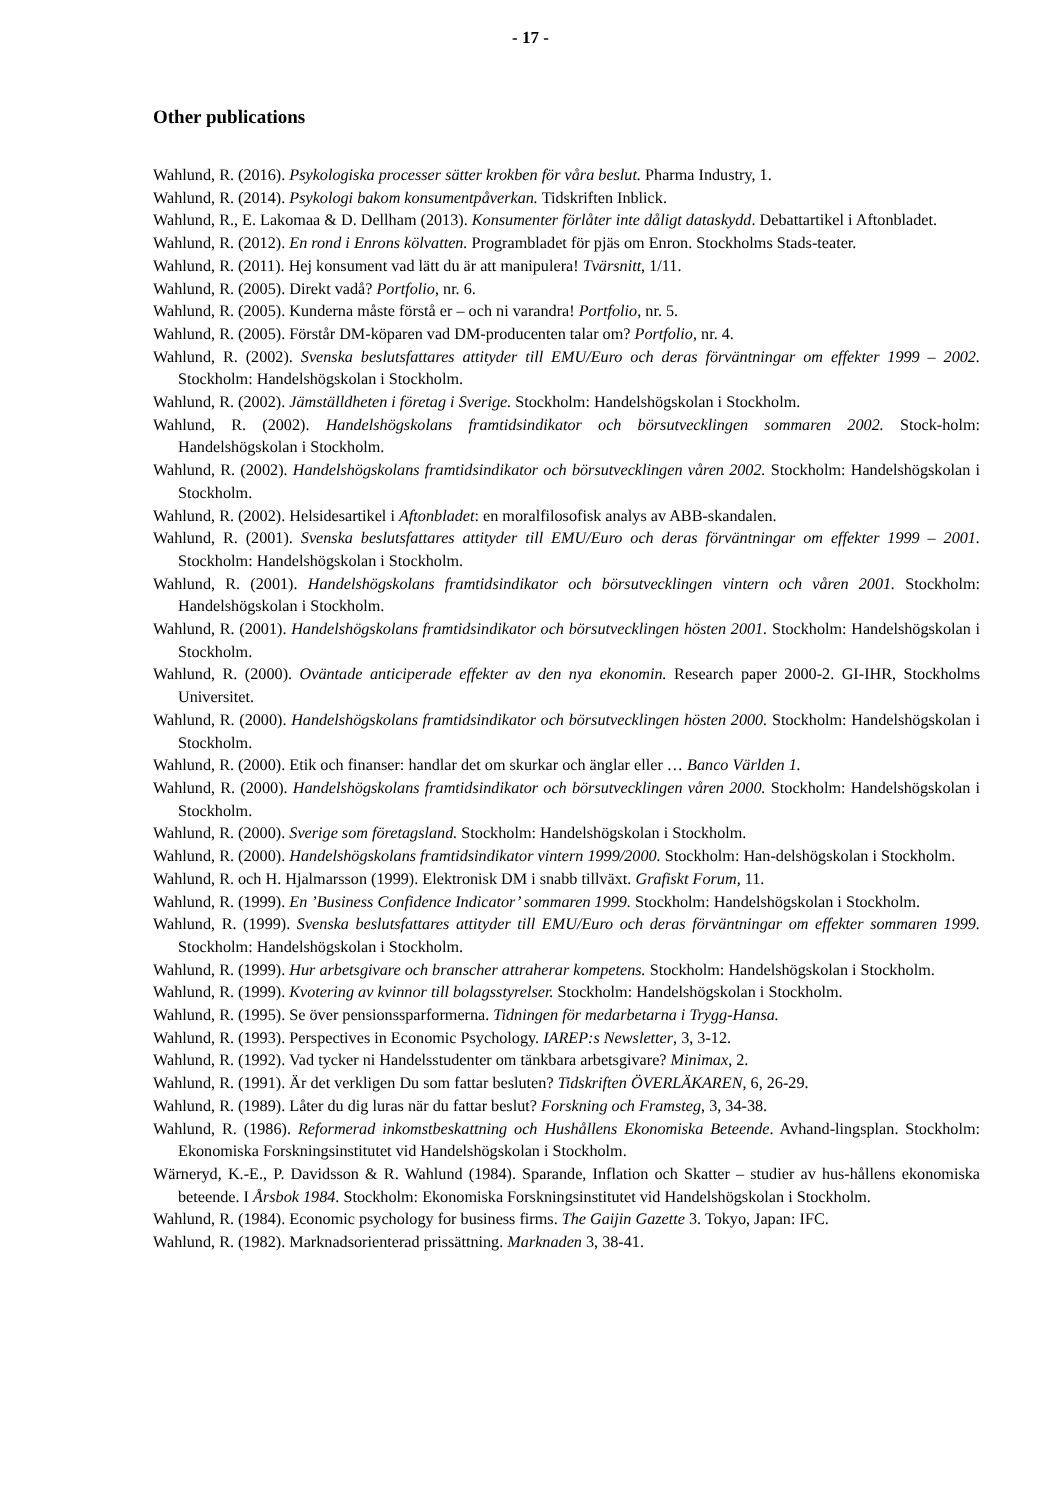- 17 -
Other publications
Wahlund, R. (2016). Psykologiska processer sätter krokben för våra beslut. Pharma Industry, 1.
Wahlund, R. (2014). Psykologi bakom konsumentpåverkan. Tidskriften Inblick.
Wahlund, R., E. Lakomaa & D. Dellham (2013). Konsumenter förlåter inte dåligt dataskydd. Debattartikel i Aftonbladet.
Wahlund, R. (2012). En rond i Enrons kölvatten. Programbladet för pjäs om Enron. Stockholms Stads-teater.
Wahlund, R. (2011). Hej konsument vad lätt du är att manipulera! Tvärsnitt, 1/11.
Wahlund, R. (2005). Direkt vadå? Portfolio, nr. 6.
Wahlund, R. (2005). Kunderna måste förstå er – och ni varandra! Portfolio, nr. 5.
Wahlund, R. (2005). Förstår DM-köparen vad DM-producenten talar om? Portfolio, nr. 4.
Wahlund, R. (2002). Svenska beslutsfattares attityder till EMU/Euro och deras förväntningar om effekter 1999 – 2002. Stockholm: Handelshögskolan i Stockholm.
Wahlund, R. (2002). Jämställdheten i företag i Sverige. Stockholm: Handelshögskolan i Stockholm.
Wahlund, R. (2002). Handelshögskolans framtidsindikator och börsutvecklingen sommaren 2002. Stock-holm: Handelshögskolan i Stockholm.
Wahlund, R. (2002). Handelshögskolans framtidsindikator och börsutvecklingen våren 2002. Stockholm: Handelshögskolan i Stockholm.
Wahlund, R. (2002). Helsidesartikel i Aftonbladet: en moralfilosofisk analys av ABB-skandalen.
Wahlund, R. (2001). Svenska beslutsfattares attityder till EMU/Euro och deras förväntningar om effekter 1999 – 2001. Stockholm: Handelshögskolan i Stockholm.
Wahlund, R. (2001). Handelshögskolans framtidsindikator och börsutvecklingen vintern och våren 2001. Stockholm: Handelshögskolan i Stockholm.
Wahlund, R. (2001). Handelshögskolans framtidsindikator och börsutvecklingen hösten 2001. Stockholm: Handelshögskolan i Stockholm.
Wahlund, R. (2000). Oväntade anticiperade effekter av den nya ekonomin. Research paper 2000-2. GI-IHR, Stockholms Universitet.
Wahlund, R. (2000). Handelshögskolans framtidsindikator och börsutvecklingen hösten 2000. Stockholm: Handelshögskolan i Stockholm.
Wahlund, R. (2000). Etik och finanser: handlar det om skurkar och änglar eller … Banco Världen 1.
Wahlund, R. (2000). Handelshögskolans framtidsindikator och börsutvecklingen våren 2000. Stockholm: Handelshögskolan i Stockholm.
Wahlund, R. (2000). Sverige som företagsland. Stockholm: Handelshögskolan i Stockholm.
Wahlund, R. (2000). Handelshögskolans framtidsindikator vintern 1999/2000. Stockholm: Han-delshögskolan i Stockholm.
Wahlund, R. och H. Hjalmarsson (1999). Elektronisk DM i snabb tillväxt. Grafiskt Forum, 11.
Wahlund, R. (1999). En ’Business Confidence Indicator’ sommaren 1999. Stockholm: Handelshögskolan i Stockholm.
Wahlund, R. (1999). Svenska beslutsfattares attityder till EMU/Euro och deras förväntningar om effekter sommaren 1999. Stockholm: Handelshögskolan i Stockholm.
Wahlund, R. (1999). Hur arbetsgivare och branscher attraherar kompetens. Stockholm: Handelshögskolan i Stockholm.
Wahlund, R. (1999). Kvotering av kvinnor till bolagsstyrelser. Stockholm: Handelshögskolan i Stockholm.
Wahlund, R. (1995). Se över pensionssparformerna. Tidningen för medarbetarna i Trygg-Hansa.
Wahlund, R. (1993). Perspectives in Economic Psychology. IAREP:s Newsletter, 3, 3-12.
Wahlund, R. (1992). Vad tycker ni Handelsstudenter om tänkbara arbetsgivare? Minimax, 2.
Wahlund, R. (1991). Är det verkligen Du som fattar besluten? Tidskriften ÖVERLÄKAREN, 6, 26-29.
Wahlund, R. (1989). Låter du dig luras när du fattar beslut? Forskning och Framsteg, 3, 34-38.
Wahlund, R. (1986). Reformerad inkomstbeskattning och Hushållens Ekonomiska Beteende. Avhand-lingsplan. Stockholm: Ekonomiska Forskningsinstitutet vid Handelshögskolan i Stockholm.
Wärneryd, K.-E., P. Davidsson & R. Wahlund (1984). Sparande, Inflation och Skatter – studier av hus-hållens ekonomiska beteende. I Årsbok 1984. Stockholm: Ekonomiska Forskningsinstitutet vid Handelshögskolan i Stockholm.
Wahlund, R. (1984). Economic psychology for business firms. The Gaijin Gazette 3. Tokyo, Japan: IFC.
Wahlund, R. (1982). Marknadsorienterad prissättning. Marknaden 3, 38-41.